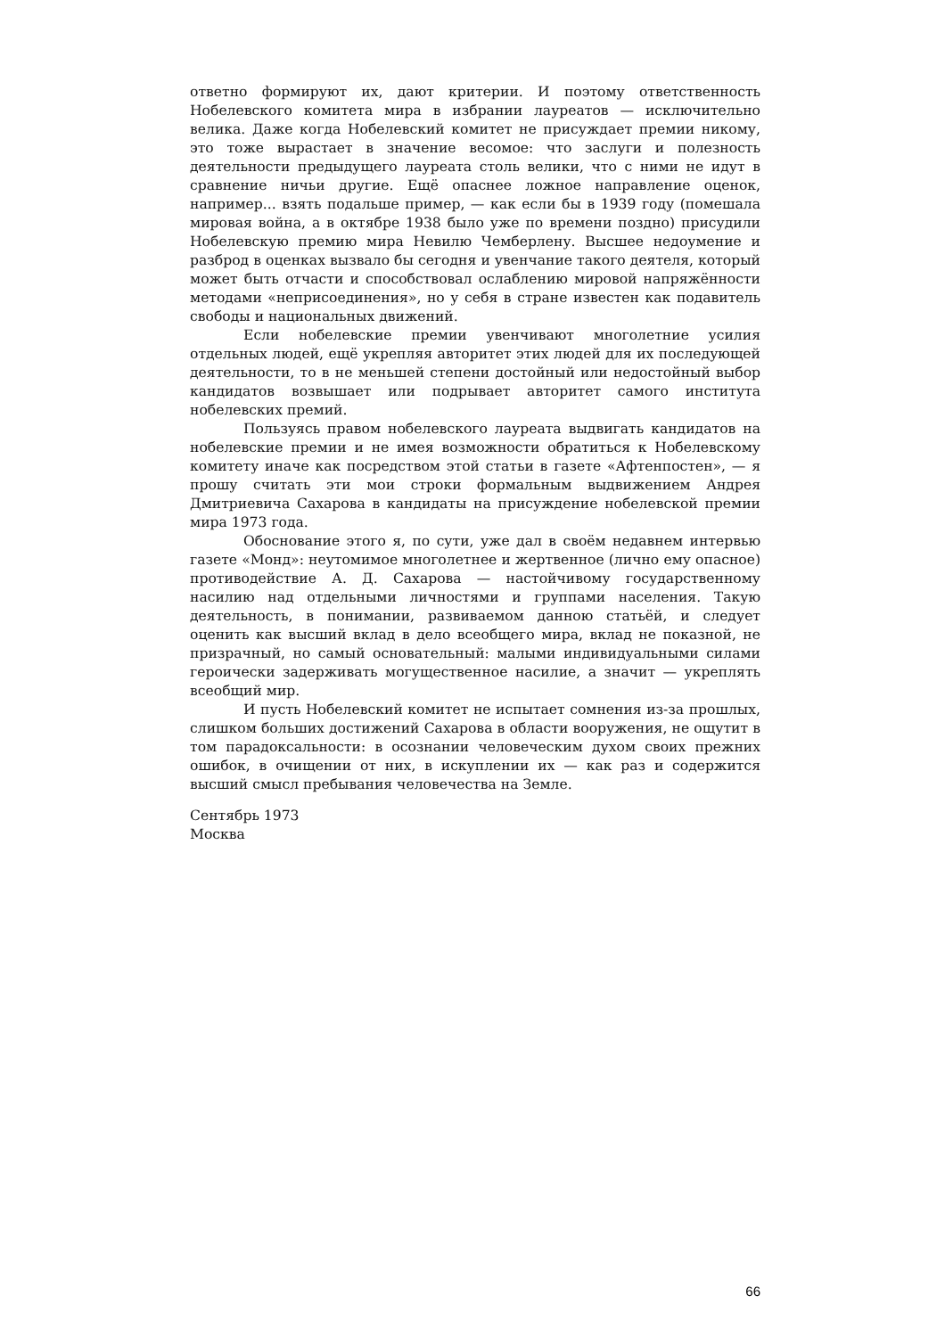ответно формируют их, дают критерии. И поэтому ответственность Нобелевского комитета мира в избрании лауреатов — исключительно велика. Даже когда Нобелевский комитет не присуждает премии никому, это тоже вырастает в значение весомое: что заслуги и полезность деятельности предыдущего лауреата столь велики, что с ними не идут в сравнение ничьи другие. Ещё опаснее ложное направление оценок, например... взять подальше пример, — как если бы в 1939 году (помешала мировая война, а в октябре 1938 было уже по времени поздно) присудили Нобелевскую премию мира Невилю Чемберлену. Высшее недоумение и разброд в оценках вызвало бы сегодня и увенчание такого деятеля, который может быть отчасти и способствовал ослаблению мировой напряжённости методами «неприсоединения», но у себя в стране известен как подавитель свободы и национальных движений.
Если нобелевские премии увенчивают многолетние усилия отдельных людей, ещё укрепляя авторитет этих людей для их последующей деятельности, то в не меньшей степени достойный или недостойный выбор кандидатов возвышает или подрывает авторитет самого института нобелевских премий.
Пользуясь правом нобелевского лауреата выдвигать кандидатов на нобелевские премии и не имея возможности обратиться к Нобелевскому комитету иначе как посредством этой статьи в газете «Афтенпостен», — я прошу считать эти мои строки формальным выдвижением Андрея Дмитриевича Сахарова в кандидаты на присуждение нобелевской премии мира 1973 года.
Обоснование этого я, по сути, уже дал в своём недавнем интервью газете «Монд»: неутомимое многолетнее и жертвенное (лично ему опасное) противодействие А. Д. Сахарова — настойчивому государственному насилию над отдельными личностями и группами населения. Такую деятельность, в понимании, развиваемом данною статьёй, и следует оценить как высший вклад в дело всеобщего мира, вклад не показной, не призрачный, но самый основательный: малыми индивидуальными силами героически задерживать могущественное насилие, а значит — укреплять всеобщий мир.
И пусть Нобелевский комитет не испытает сомнения из-за прошлых, слишком больших достижений Сахарова в области вооружения, не ощутит в том парадоксальности: в осознании человеческим духом своих прежних ошибок, в очищении от них, в искуплении их — как раз и содержится высший смысл пребывания человечества на Земле.
Сентябрь 1973
Москва
66